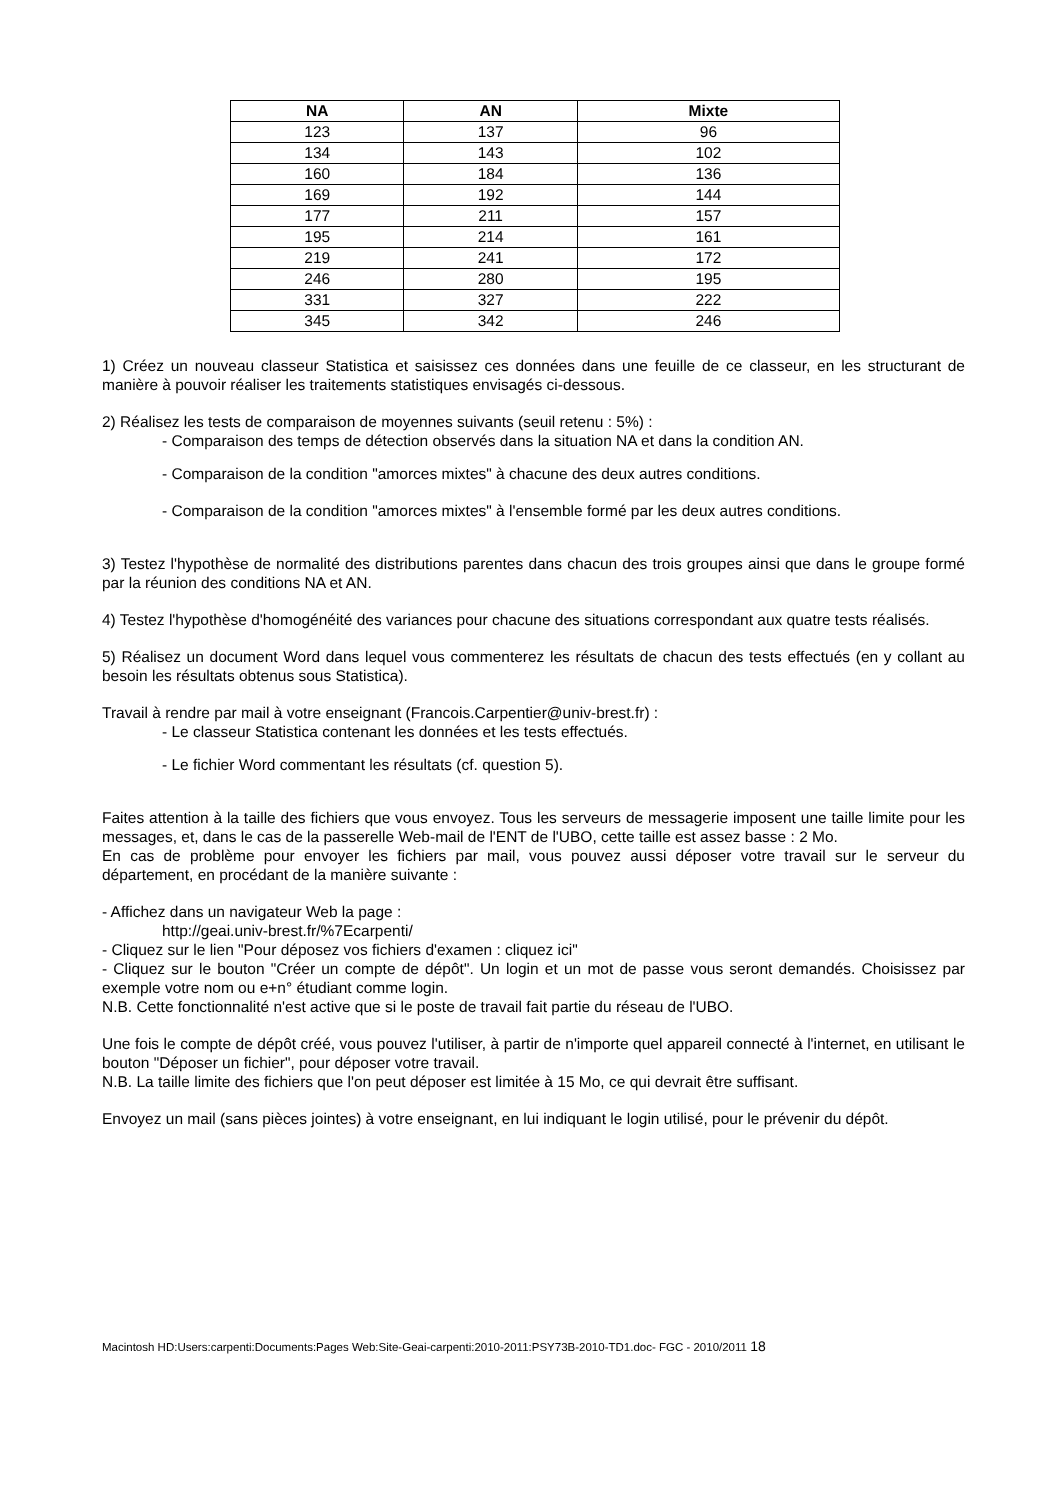| NA | AN | Mixte |
| --- | --- | --- |
| 123 | 137 | 96 |
| 134 | 143 | 102 |
| 160 | 184 | 136 |
| 169 | 192 | 144 |
| 177 | 211 | 157 |
| 195 | 214 | 161 |
| 219 | 241 | 172 |
| 246 | 280 | 195 |
| 331 | 327 | 222 |
| 345 | 342 | 246 |
1) Créez un nouveau classeur Statistica et saisissez ces données dans une feuille de ce classeur, en les structurant de manière à pouvoir réaliser les traitements statistiques envisagés ci-dessous.
2) Réalisez les tests de comparaison de moyennes suivants (seuil retenu : 5%) :
- Comparaison des temps de détection observés dans la situation NA et dans la condition AN.
- Comparaison de la condition "amorces mixtes" à chacune des deux autres conditions.
- Comparaison de la condition "amorces mixtes" à l'ensemble formé par les deux autres conditions.
3) Testez l'hypothèse de normalité des distributions parentes dans chacun des trois groupes ainsi que dans le groupe formé par la réunion des conditions NA et AN.
4) Testez l'hypothèse d'homogénéité des variances pour chacune des situations correspondant aux quatre tests réalisés.
5) Réalisez un document Word dans lequel vous commenterez les résultats de chacun des tests effectués (en y collant au besoin les résultats obtenus sous Statistica).
Travail à rendre par mail à votre enseignant (Francois.Carpentier@univ-brest.fr) :
- Le classeur Statistica contenant les données et les tests effectués.
- Le fichier Word commentant les résultats (cf. question 5).
Faites attention à la taille des fichiers que vous envoyez. Tous les serveurs de messagerie imposent une taille limite pour les messages, et, dans le cas de la passerelle Web-mail de l'ENT de l'UBO, cette taille est assez basse : 2 Mo.
En cas de problème pour envoyer les fichiers par mail, vous pouvez aussi déposer votre travail sur le serveur du département, en procédant de la manière suivante :
- Affichez dans un navigateur Web la page :
http://geai.univ-brest.fr/%7Ecarpenti/
- Cliquez sur le lien "Pour déposez vos fichiers d'examen : cliquez ici"
- Cliquez sur le bouton "Créer un compte de dépôt". Un login et un mot de passe vous seront demandés. Choisissez par exemple votre nom ou e+n° étudiant comme login.
N.B. Cette fonctionnalité n'est active que si le poste de travail fait partie du réseau de l'UBO.
Une fois le compte de dépôt créé, vous pouvez l'utiliser, à partir de n'importe quel appareil connecté à l'internet, en utilisant le bouton "Déposer un fichier", pour déposer votre travail.
N.B. La taille limite des fichiers que l'on peut déposer est limitée à 15 Mo, ce qui devrait être suffisant.
Envoyez un mail (sans pièces jointes) à votre enseignant, en lui indiquant le login utilisé, pour le prévenir du dépôt.
Macintosh HD:Users:carpenti:Documents:Pages Web:Site-Geai-carpenti:2010-2011:PSY73B-2010-TD1.doc- FGC - 2010/2011 18